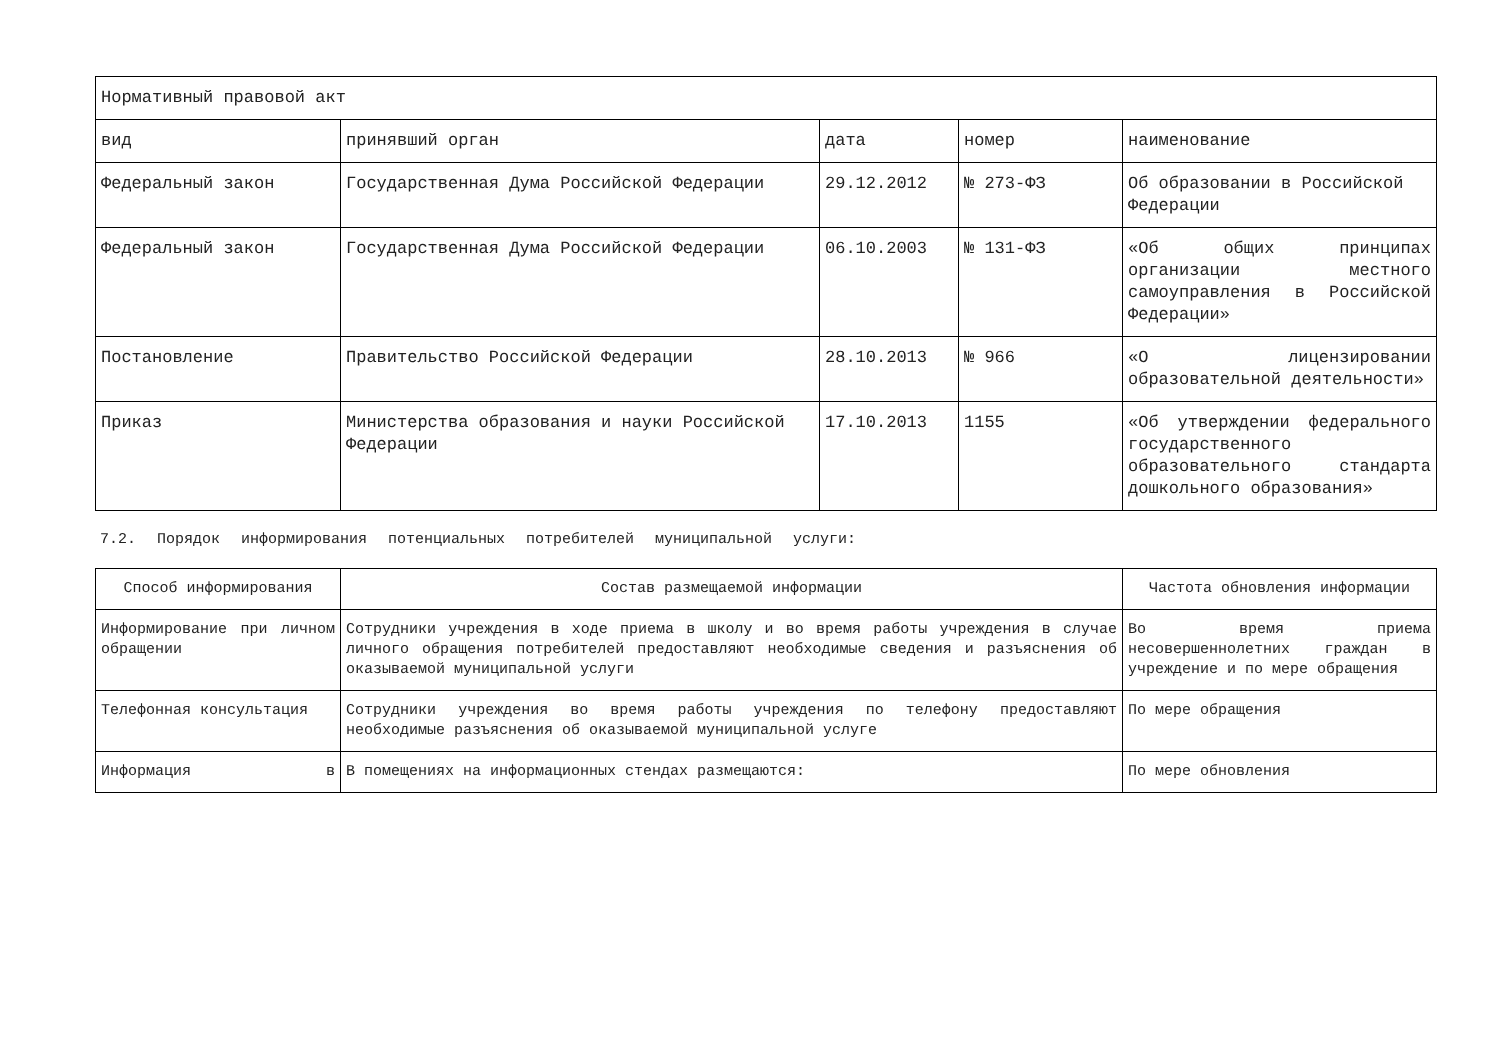| Нормативный правовой акт | | | | |
| вид | принявший орган | дата | номер | наименование |
| Федеральный закон | Государственная Дума Российской Федерации | 29.12.2012 | № 273-ФЗ | Об образовании в Российской Федерации |
| Федеральный закон | Государственная Дума Российской Федерации | 06.10.2003 | № 131-ФЗ | «Об общих принципах организации местного самоуправления в Российской Федерации» |
| Постановление | Правительство Российской Федерации | 28.10.2013 | № 966 | «О лицензировании образовательной деятельности» |
| Приказ | Министерства образования и науки Российской Федерации | 17.10.2013 | 1155 | «Об утверждении федерального государственного образовательного стандарта дошкольного образования» |
7.2. Порядок информирования потенциальных потребителей муниципальной услуги:
| Способ информирования | Состав размещаемой информации | Частота обновления информации |
| Информирование при личном обращении | Сотрудники учреждения в ходе приема в школу и во время работы учреждения в случае личного обращения потребителей предоставляют необходимые сведения и разъяснения об оказываемой муниципальной услуги | Во время приема несовершеннолетних граждан в учреждение и по мере обращения |
| Телефонная консультация | Сотрудники учреждения во время работы учреждения по телефону предоставляют необходимые разъяснения об оказываемой муниципальной услуге | По мере обращения |
| Информация в | В помещениях на информационных стендах размещаются: | По мере обновления |